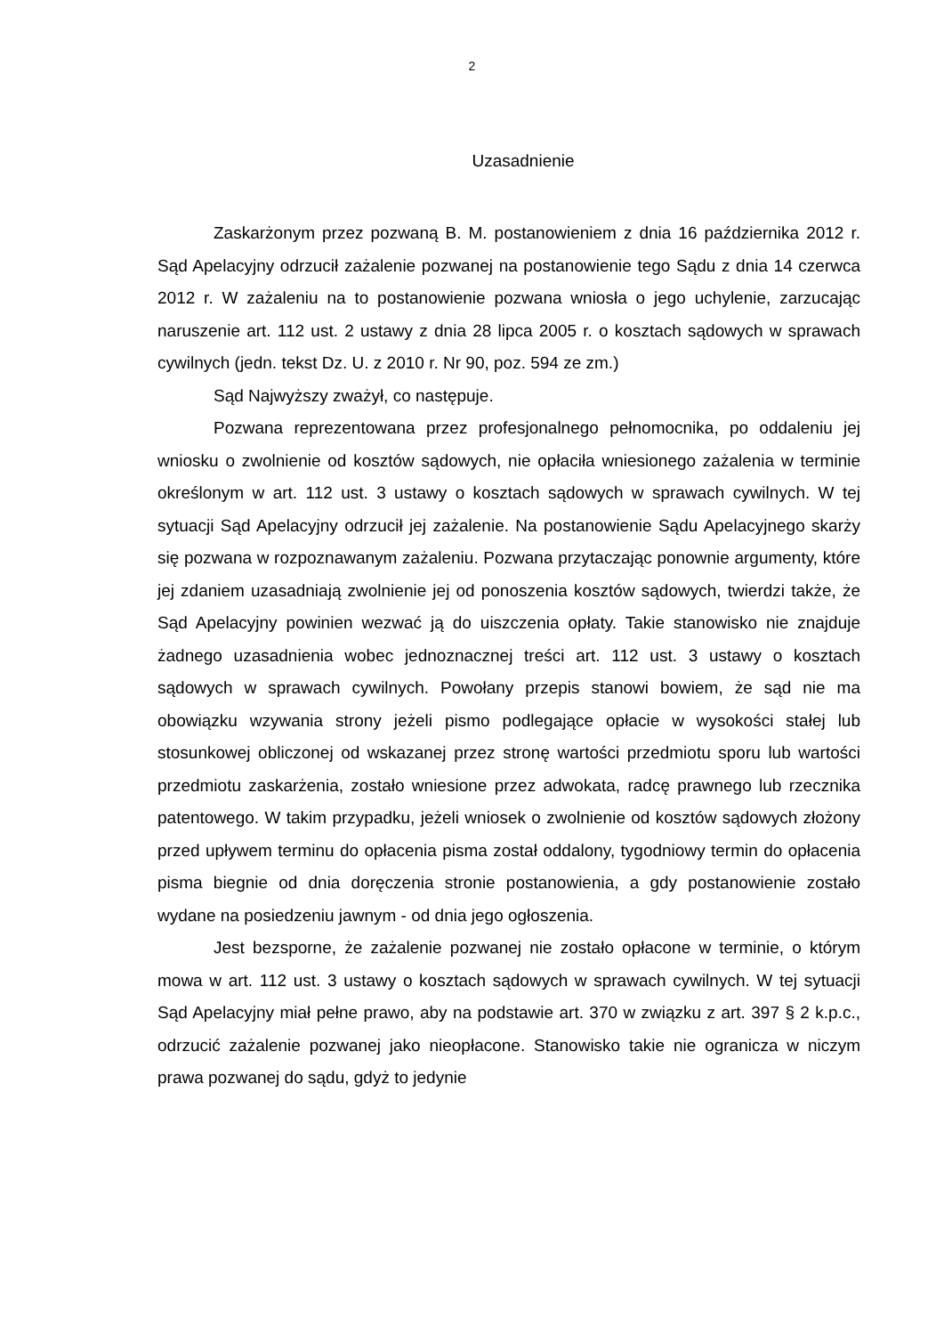2
Uzasadnienie
Zaskarżonym przez pozwaną B. M. postanowieniem z dnia 16 października 2012 r. Sąd Apelacyjny odrzucił zażalenie pozwanej na postanowienie tego Sądu z dnia 14 czerwca 2012 r. W zażaleniu na to postanowienie pozwana wniosła o jego uchylenie, zarzucając naruszenie art. 112 ust. 2 ustawy z dnia 28 lipca 2005 r. o kosztach sądowych w sprawach cywilnych (jedn. tekst Dz. U. z 2010 r. Nr 90, poz. 594 ze zm.)
Sąd Najwyższy zważył, co następuje.
Pozwana reprezentowana przez profesjonalnego pełnomocnika, po oddaleniu jej wniosku o zwolnienie od kosztów sądowych, nie opłaciła wniesionego zażalenia w terminie określonym w art. 112 ust. 3 ustawy o kosztach sądowych w sprawach cywilnych. W tej sytuacji Sąd Apelacyjny odrzucił jej zażalenie. Na postanowienie Sądu Apelacyjnego skarży się pozwana w rozpoznawanym zażaleniu. Pozwana przytaczając ponownie argumenty, które jej zdaniem uzasadniają zwolnienie jej od ponoszenia kosztów sądowych, twierdzi także, że Sąd Apelacyjny powinien wezwać ją do uiszczenia opłaty. Takie stanowisko nie znajduje żadnego uzasadnienia wobec jednoznacznej treści art. 112 ust. 3 ustawy o kosztach sądowych w sprawach cywilnych. Powołany przepis stanowi bowiem, że sąd nie ma obowiązku wzywania strony jeżeli pismo podlegające opłacie w wysokości stałej lub stosunkowej obliczonej od wskazanej przez stronę wartości przedmiotu sporu lub wartości przedmiotu zaskarżenia, zostało wniesione przez adwokata, radcę prawnego lub rzecznika patentowego. W takim przypadku, jeżeli wniosek o zwolnienie od kosztów sądowych złożony przed upływem terminu do opłacenia pisma został oddalony, tygodniowy termin do opłacenia pisma biegnie od dnia doręczenia stronie postanowienia, a gdy postanowienie zostało wydane na posiedzeniu jawnym - od dnia jego ogłoszenia.
Jest bezsporne, że zażalenie pozwanej nie zostało opłacone w terminie, o którym mowa w art. 112 ust. 3 ustawy o kosztach sądowych w sprawach cywilnych. W tej sytuacji Sąd Apelacyjny miał pełne prawo, aby na podstawie art. 370 w związku z art. 397 § 2 k.p.c., odrzucić zażalenie pozwanej jako nieopłacone. Stanowisko takie nie ogranicza w niczym prawa pozwanej do sądu, gdyż to jedynie